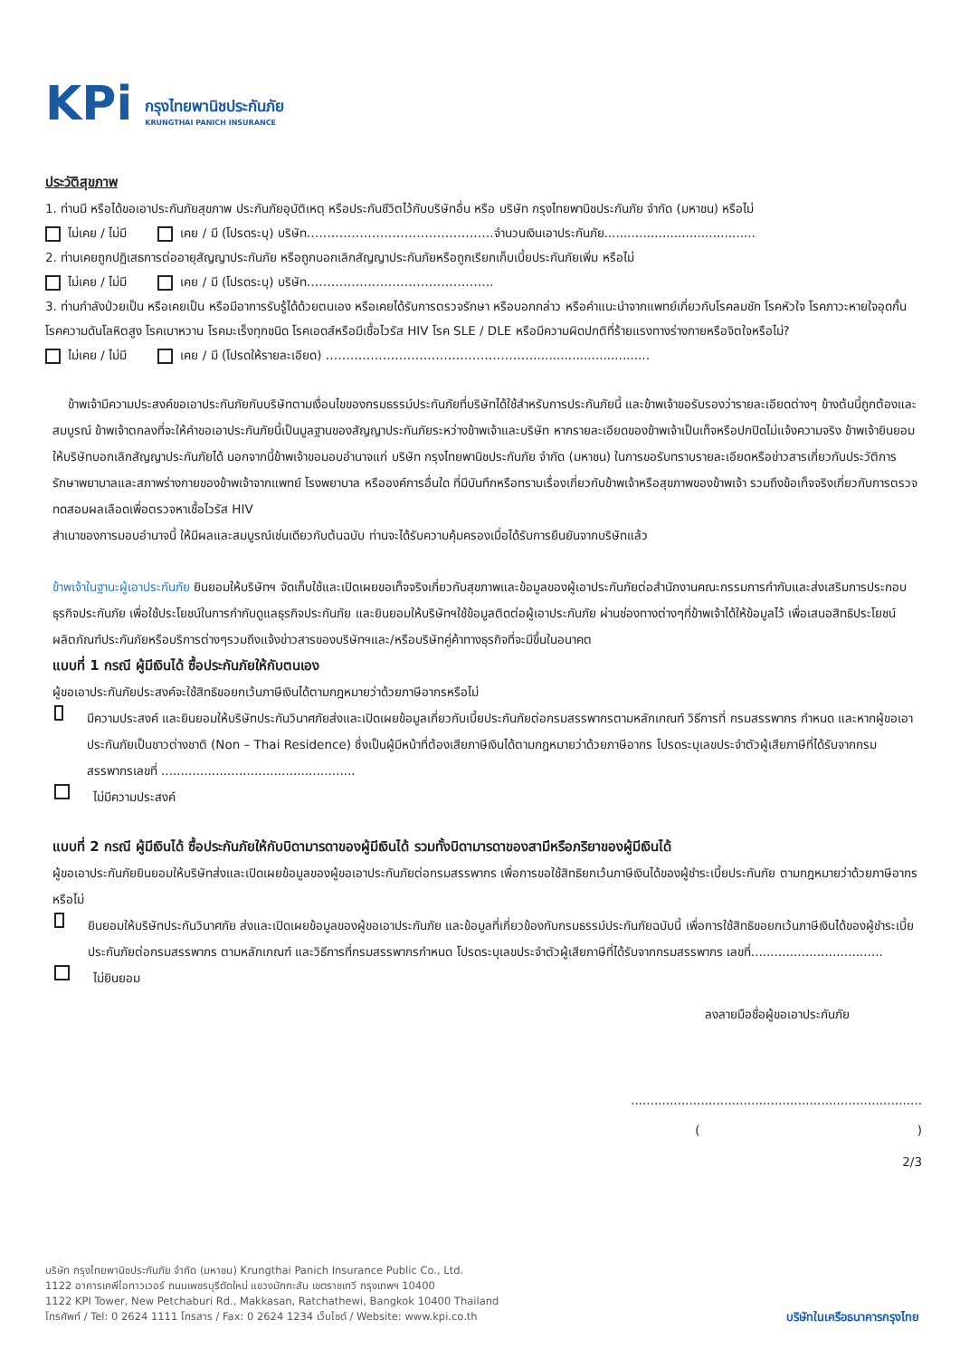KPi
กรุงไทยพานิชประกันภัย
KRUNGTHAI PANICH INSURANCE
ประวัติสุขภาพ
1. ท่านมี หรือได้ขอเอาประกันภัยสุขภาพ ประกันภัยอุบัติเหตุ หรือประกันชีวิตไว้กับบริษัทอื่น หรือ บริษัท กรุงไทยพานิชประกันภัย จำกัด (มหาชน) หรือไม่
ไม่เคย / ไม่มี เคย / มี (โปรดระบุ) บริษัท……………………………………….จำนวนเงินเอาประกันภัย.......................................
2. ท่านเคยถูกปฏิเสธการต่ออายุสัญญาประกันภัย หรือถูกบอกเลิกสัญญาประกันภัยหรือถูกเรียกเก็บเบี้ยประกันภัยเพิ่ม หรือไม่
ไม่เคย / ไม่มี เคย / มี (โปรดระบุ) บริษัท……………………………………….
3. ท่านกำลังป่วยเป็น หรือเคยเป็น หรือมีอาการรับรู้ได้ด้วยตนเอง หรือเคยได้รับการตรวจรักษา หรือบอกกล่าว หรือคำแนะนำจากแพทย์เกี่ยวกับโรคลมชัก โรคหัวใจ โรคภาวะหายใจอุดกั้น โรคความดันโลหิตสูง โรคเบาหวาน โรคมะเร็งทุกชนิด โรคเอดส์หรือมีเชื้อไวรัส HIV โรค SLE / DLE หรือมีความผิดปกติที่ร้ายแรงทางร่างกายหรือจิตใจหรือไม่?
ไม่เคย / ไม่มี เคย / มี (โปรดให้รายละเอียด) ……………………………………………..............................
ข้าพเจ้ามีความประสงค์ขอเอาประกันภัยกับบริษัทตามเงื่อนไขของกรมธรรม์ประกันภัยที่บริษัทได้ใช้สำหรับการประกันภัยนี้ และข้าพเจ้าขอรับรองว่ารายละเอียดต่างๆ ข้างต้นนี้ถูกต้องและสมบูรณ์ ข้าพเจ้าตกลงที่จะให้คำขอเอาประกันภัยนี้เป็นมูลฐานของสัญญาประกันภัยระหว่างข้าพเจ้าและบริษัท หากรายละเอียดของข้าพเจ้าเป็นเท็จหรือปกปิดไม่แจ้งความจริง ข้าพเจ้ายินยอมให้บริษัทบอกเลิกสัญญาประกันภัยได้ นอกจากนี้ข้าพเจ้าขอมอบอำนาจแก่ บริษัท กรุงไทยพานิชประกันภัย จำกัด (มหาชน) ในการขอรับทราบรายละเอียดหรือข่าวสารเกี่ยวกับประวัติการรักษาพยาบาลและสภาพร่างกายของข้าพเจ้าจากแพทย์ โรงพยาบาล หรือองค์การอื่นใด ที่มีบันทึกหรือทราบเรื่องเกี่ยวกับข้าพเจ้าหรือสุขภาพของข้าพเจ้า รวมถึงข้อเท็จจริงเกี่ยวกับการตรวจทดสอบผลเลือดเพื่อตรวจหาเชื้อไวรัส HIV
สำเนาของการมอบอำนาจนี้ ให้มีผลและสมบูรณ์เช่นเดียวกับต้นฉบับ ท่านจะได้รับความคุ้มครองเมื่อได้รับการยืนยันจากบริษัทแล้ว
ข้าพเจ้าในฐานะผู้เอาประกันภัย ยินยอมให้บริษัทฯ จัดเก็บใช้และเปิดเผยขอเท็จจริงเกี่ยวกับสุขภาพและข้อมูลของผู้เอาประกันภัยต่อสำนักงานคณะกรรมการกำกับและส่งเสริมการประกอบธุรกิจประกันภัย เพื่อใช้ประโยชน์ในการกำกับดูแลธุรกิจประกันภัย และยินยอมให้บริษัทฯใช้ข้อมูลติดต่อผู้เอาประกันภัย ผ่านช่องทางต่างๆที่ข้าพเจ้าได้ให้ข้อมูลไว้ เพื่อเสนอสิทธิประโยชน์ ผลิตภัณฑ์ประกันภัยหรือบริการต่างๆรวมถึงแจ้งข่าวสารของบริษัทฯและ/หรือบริษัทคู่ค้าทางธุรกิจที่จะมีขึ้นในอนาคต
แบบที่ 1 กรณี ผู้มีเงินได้ ซื้อประกันภัยให้กับตนเอง
ผู้ขอเอาประกันภัยประสงค์จะใช้สิทธิขอยกเว้นภาษีเงินได้ตามกฎหมายว่าด้วยภาษีอากรหรือไม่
มีความประสงค์ และยินยอมให้บริษัทประกันวินาศภัยส่งและเปิดเผยข้อมูลเกี่ยวกับเบี้ยประกันภัยต่อกรมสรรพากรตามหลักเกณฑ์ วิธีการที่ กรมสรรพากร กำหนด และหากผู้ขอเอาประกันภัยเป็นชาวต่างชาติ (Non – Thai Residence) ซึ่งเป็นผู้มีหน้าที่ต้องเสียภาษีเงินได้ตามกฎหมายว่าด้วยภาษีอากร โปรดระบุเลขประจำตัวผู้เสียภาษีที่ได้รับจากกรมสรรพากรเลขที่ ..................................................
ไม่มีความประสงค์
แบบที่ 2 กรณี ผู้มีเงินได้ ซื้อประกันภัยให้กับบิดามารดาของผู้มีเงินได้ รวมทั้งบิดามารดาของสามีหรือภริยาของผู้มีเงินได้
ผู้ขอเอาประกันภัยยินยอมให้บริษัทส่งและเปิดเผยข้อมูลของผู้ขอเอาประกันภัยต่อกรมสรรพากร เพื่อการขอใช้สิทธิยกเว้นภาษีเงินได้ของผู้ชำระเบี้ยประกันภัย ตามกฎหมายว่าด้วยภาษีอากรหรือไม่
ยินยอมให้บริษัทประกันวินาศภัย ส่งและเปิดเผยข้อมูลของผู้ขอเอาประกันภัย และข้อมูลที่เกี่ยวข้องกับกรมธรรม์ประกันภัยฉบับนี้ เพื่อการใช้สิทธิขอยกเว้นภาษีเงินได้ของผู้ชำระเบี้ยประกันภัยต่อกรมสรรพากร ตามหลักเกณฑ์ และวิธีการที่กรมสรรพากรกำหนด โปรดระบุเลขประจำตัวผู้เสียภาษีที่ได้รับจากกรมสรรพากร เลขที่..................................
ไม่ยินยอม
ลงลายมือชื่อผู้ขอเอาประกันภัย
...........................................................................
( )
2/3
บริษัท กรุงไทยพานิชประกันภัย จำกัด (มหาชน) Krungthai Panich Insurance Public Co., Ltd.
1122 อาคารเคพีไอทาวเวอร์ ถนนเพชรบุรีตัดใหม่ แขวงมักกะสัน เขตราชเทวี กรุงเทพฯ 10400
1122 KPI Tower, New Petchaburi Rd., Makkasan, Ratchathewi, Bangkok 10400 Thailand
โทรศัพท์ / Tel: 0 2624 1111 โทรสาร / Fax: 0 2624 1234 เว็บไซต์ / Website: www.kpi.co.th
บริษัทในเครือธนาคารกรุงไทย